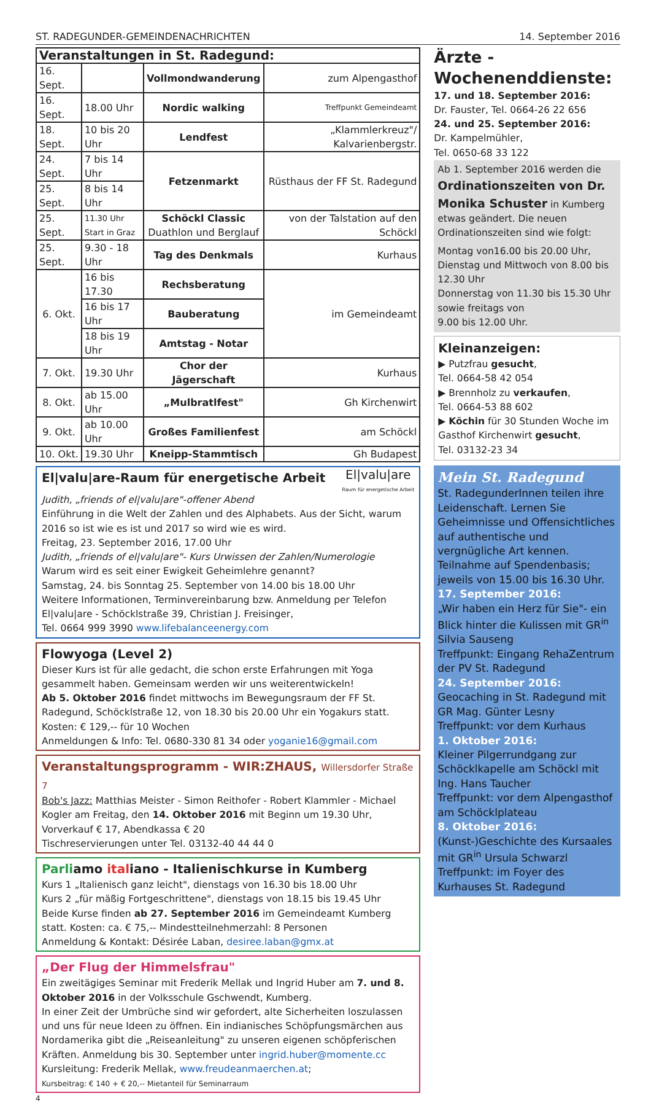ST. RADEGUNDER-GEMEINDENACHRICHTEN 14. September 2016
| Veranstaltungen in St. Radegund: | | | |
| 16. Sept. | | Vollmondwanderung | zum Alpengasthof |
| 16. Sept. | 18.00 Uhr | Nordic walking | Treffpunkt Gemeindeamt |
| 18. Sept. | 10 bis 20 Uhr | Lendfest | „Klammlerkreuz"/ Kalvarienbergstr. |
| 24. Sept. | 7 bis 14 Uhr | Fetzenmarkt | Rüsthaus der FF St. Radegund |
| 25. Sept. | 8 bis 14 Uhr | | |
| 25. Sept. | 11.30 Uhr Start in Graz | Schöckl Classic Duathlon und Berglauf | von der Talstation auf den Schöckl |
| 25. Sept. | 9.30 - 18 Uhr | Tag des Denkmals | Kurhaus |
| 6. Okt. | 16 bis 17.30 | Rechsberatung | im Gemeindeamt |
| | 16 bis 17 Uhr | Bauberatung | |
| | 18 bis 19 Uhr | Amtstag - Notar | |
| 7. Okt. | 19.30 Uhr | Chor der Jägerschaft | Kurhaus |
| 8. Okt. | ab 15.00 Uhr | „Mulbratlfest" | Gh Kirchenwirt |
| 9. Okt. | ab 10.00 Uhr | Großes Familienfest | am Schöckl |
| 10. Okt. | 19.30 Uhr | Kneipp-Stammtisch | Gh Budapest |
El|valu|are-Raum für energetische Arbeit
El|valu|are
Raum für energetische Arbeit
Judith, „friends of el|valu|are"-offener Abend
Einführung in die Welt der Zahlen und des Alphabets. Aus der Sicht, warum 2016 so ist wie es ist und 2017 so wird wie es wird.
Freitag, 23. September 2016, 17.00 Uhr
Judith, „friends of el|valu|are"- Kurs Urwissen der Zahlen/Numerologie
Warum wird es seit einer Ewigkeit Geheimlehre genannt?
Samstag, 24. bis Sonntag 25. September von 14.00 bis 18.00 Uhr
Weitere Informationen, Terminvereinbarung bzw. Anmeldung per Telefon El|valu|are - Schöcklstraße 39, Christian J. Freisinger,
Tel. 0664 999 3990 www.lifebalanceenergy.com
Flowyoga (Level 2)
Dieser Kurs ist für alle gedacht, die schon erste Erfahrungen mit Yoga gesammelt haben. Gemeinsam werden wir uns weiterentwickeln!
Ab 5. Oktober 2016 findet mittwochs im Bewegungsraum der FF St. Radegund, Schöcklstraße 12, von 18.30 bis 20.00 Uhr ein Yogakurs statt. Kosten: € 129,-- für 10 Wochen
Anmeldungen & Info: Tel. 0680-330 81 34 oder yoganie16@gmail.com
Veranstaltungsprogramm - WIR:ZHAUS, Willersdorfer Straße 7
Bob's Jazz: Matthias Meister - Simon Reithofer - Robert Klammler - Michael Kogler am Freitag, den 14. Oktober 2016 mit Beginn um 19.30 Uhr, Vorverkauf € 17, Abendkassa € 20
Tischreservierungen unter Tel. 03132-40 44 44 0
Parliamo italiano - Italienischkurse in Kumberg
Kurs 1 „Italienisch ganz leicht", dienstags von 16.30 bis 18.00 Uhr
Kurs 2 „für mäßig Fortgeschrittene", dienstags von 18.15 bis 19.45 Uhr
Beide Kurse finden ab 27. September 2016 im Gemeindeamt Kumberg statt. Kosten: ca. € 75,-- Mindestteilnehmerzahl: 8 Personen
Anmeldung & Kontakt: Désirée Laban, desiree.laban@gmx.at
„Der Flug der Himmelsfrau"
Ein zweitägiges Seminar mit Frederik Mellak und Ingrid Huber am 7. und 8. Oktober 2016 in der Volksschule Gschwendt, Kumberg.
In einer Zeit der Umbrüche sind wir gefordert, alte Sicherheiten loszulassen und uns für neue Ideen zu öffnen. Ein indianisches Schöpfungsmärchen aus Nordamerika gibt die „Reiseanleitung" zu unseren eigenen schöpferischen Kräften. Anmeldung bis 30. September unter ingrid.huber@momente.cc
Kursleitung: Frederik Mellak, www.freudeanmaerchen.at;
Kursbeitrag: € 140 + € 20,-- Mietanteil für Seminarraum
4
Ärzte -
Wochenenddienste:
17. und 18. September 2016:
Dr. Fauster, Tel. 0664-26 22 656
24. und 25. September 2016:
Dr. Kampelmühler,
Tel. 0650-68 33 122
Ab 1. September 2016 werden die Ordinationszeiten von Dr. Monika Schuster in Kumberg etwas geändert. Die neuen Ordinationszeiten sind wie folgt:
Montag von16.00 bis 20.00 Uhr,
Dienstag und Mittwoch von 8.00 bis 12.30 Uhr
Donnerstag von 11.30 bis 15.30 Uhr sowie freitags von
9.00 bis 12.00 Uhr.
Kleinanzeigen:
▶ Putzfrau gesucht,
Tel. 0664-58 42 054
▶ Brennholz zu verkaufen,
Tel. 0664-53 88 602
▶ Köchin für 30 Stunden Woche im Gasthof Kirchenwirt gesucht,
Tel. 03132-23 34
Mein St. Radegund
St. RadegunderInnen teilen ihre Leidenschaft. Lernen Sie Geheimnisse und Offensichtliches auf authentische und vergnügliche Art kennen.
Teilnahme auf Spendenbasis; jeweils von 15.00 bis 16.30 Uhr.
17. September 2016:
„Wir haben ein Herz für Sie"- ein Blick hinter die Kulissen mit GR<sup>in</sup> Silvia Sauseng
Treffpunkt: Eingang RehaZentrum der PV St. Radegund
24. September 2016:
Geocaching in St. Radegund mit GR Mag. Günter Lesny
Treffpunkt: vor dem Kurhaus
1. Oktober 2016:
Kleiner Pilgerrundgang zur Schöcklkapelle am Schöckl mit Ing. Hans Taucher
Treffpunkt: vor dem Alpengasthof am Schöcklplateau
8. Oktober 2016:
(Kunst-)Geschichte des Kursaales mit GR<sup>in</sup> Ursula Schwarzl
Treffpunkt: im Foyer des Kurhauses St. Radegund